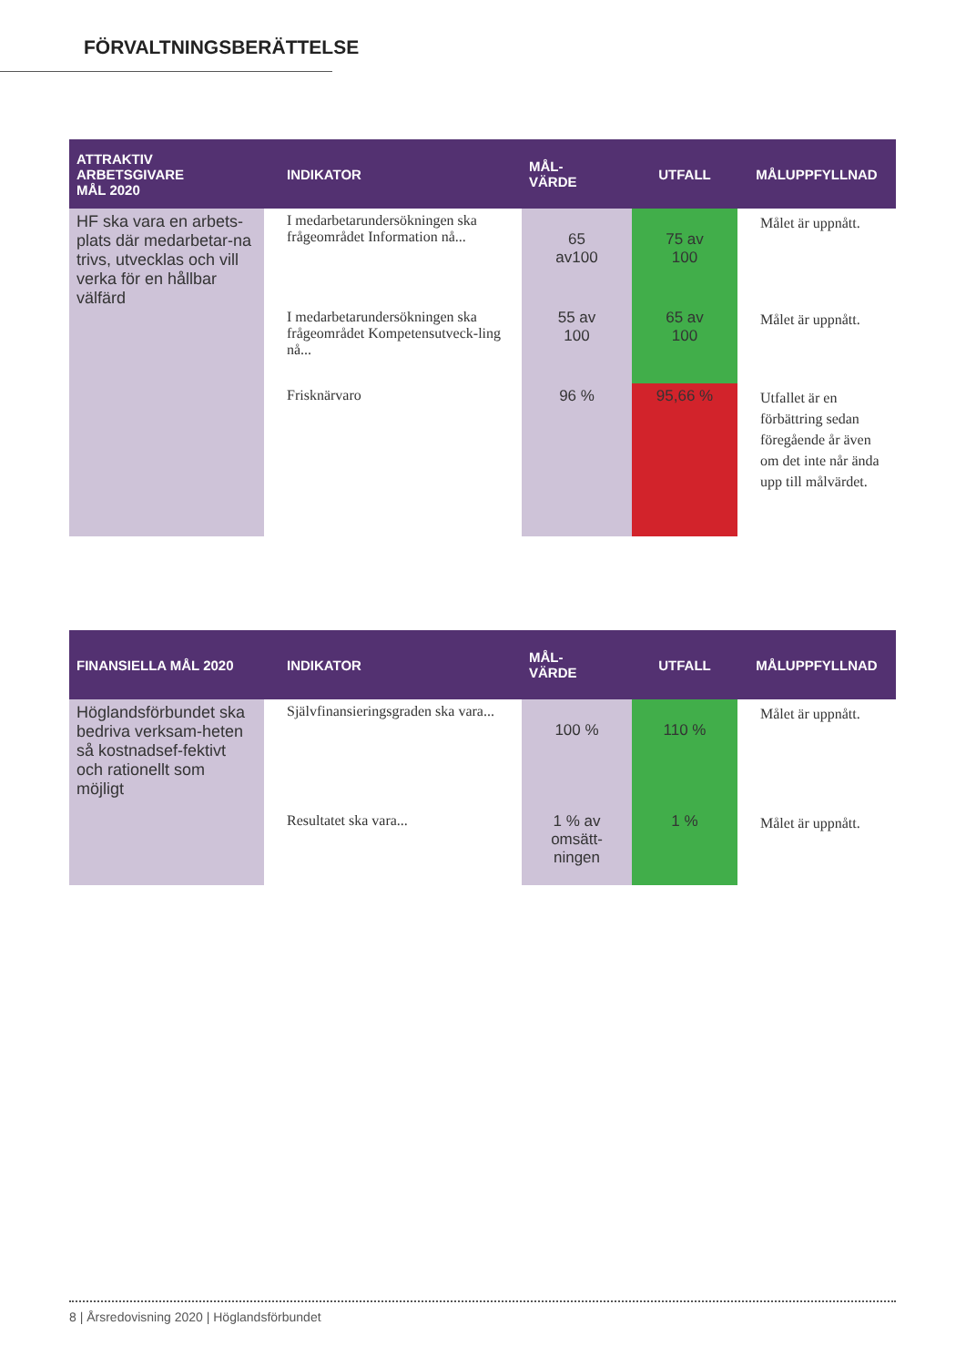FÖRVALTNINGSBERÄTTELSE
| ATTRAKTIV ARBETSGIVARE MÅL 2020 | INDIKATOR | MÅL- VÄRDE | UTFALL | MÅLUPPFYLLNAD |
| --- | --- | --- | --- | --- |
| HF ska vara en arbets-plats där medarbetar-na trivs, utvecklas och vill verka för en hållbar välfärd | I medarbetarundersökningen ska frågeområdet Information nå... | 65 av100 | 75 av 100 | Målet är uppnått. |
| | I medarbetarundersökningen ska frågeområdet Kompetensutveck-ling nå... | 55 av 100 | 65 av 100 | Målet är uppnått. |
| | Frisknärvaro | 96 % | 95,66 % | Utfallet är en förbättring sedan föregående år även om det inte når ända upp till målvärdet. |
| FINANSIELLA MÅL 2020 | INDIKATOR | MÅL- VÄRDE | UTFALL | MÅLUPPFYLLNAD |
| --- | --- | --- | --- | --- |
| Höglandsförbundet ska bedriva verksam-heten så kostnadsef-fektivt och rationellt som möjligt | Självfinansieringsgraden ska vara... | 100 % | 110 % | Målet är uppnått. |
| | Resultatet ska vara... | 1 % av omsätt- ningen | 1 % | Målet är uppnått. |
8 | Årsredovisning 2020 | Höglandsförbundet